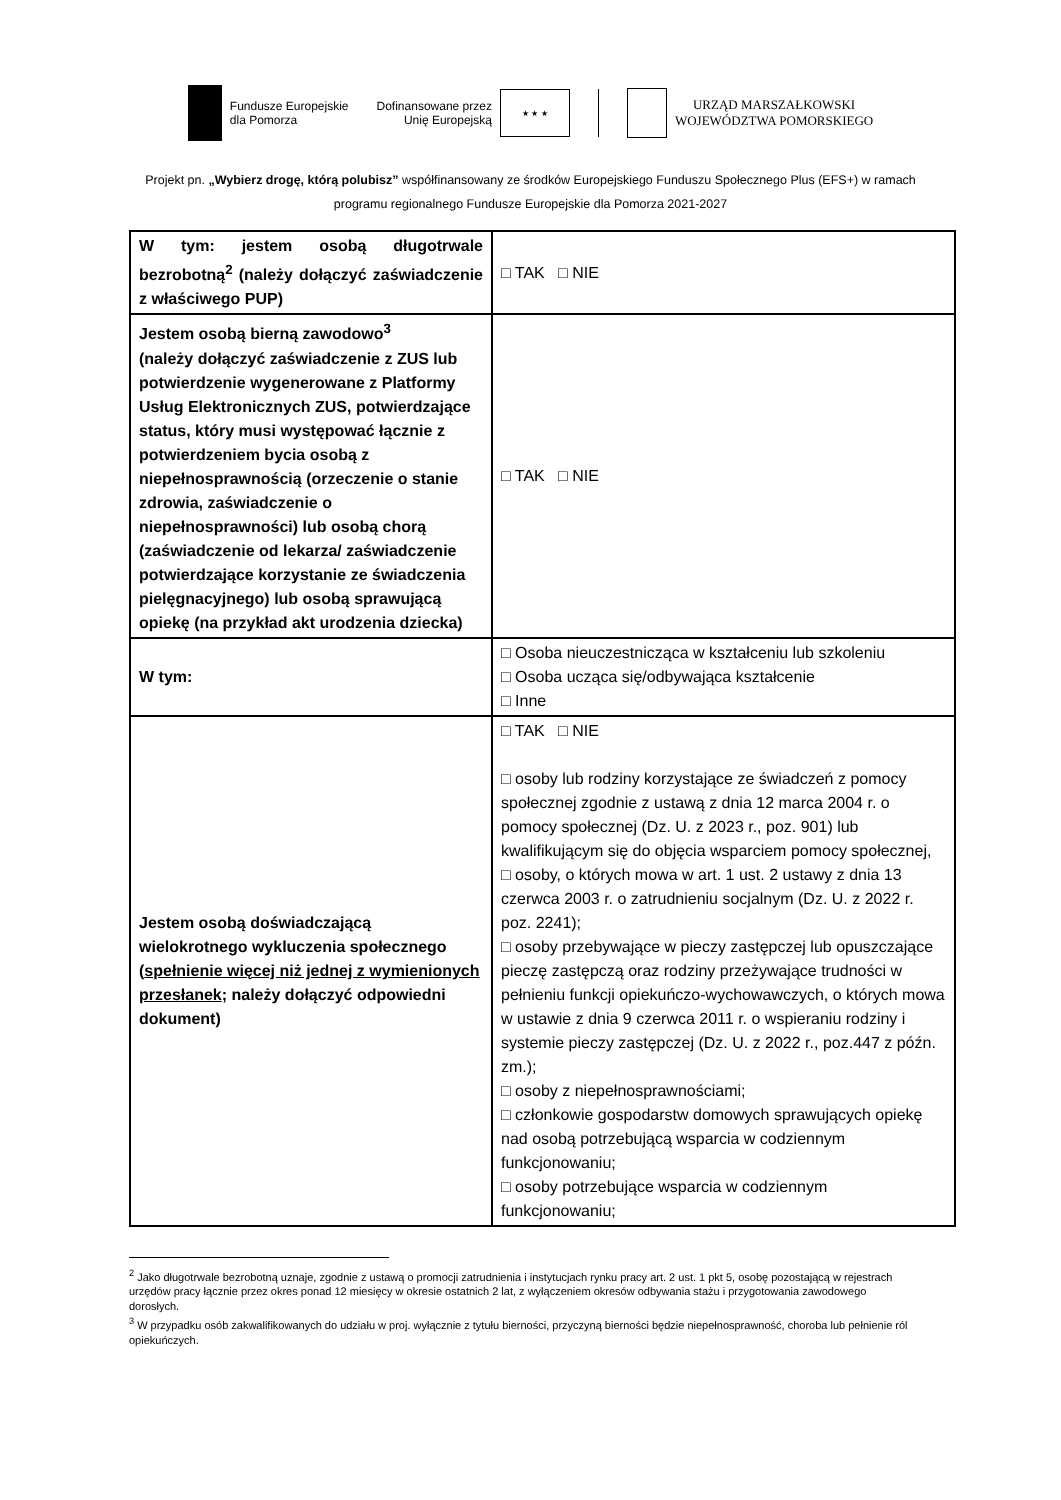Fundusze Europejskie
dla Pomorza
Dofinansowane przez
Unię Europejską
★ ★ ★
URZĄD MARSZAŁKOWSKI
WOJEWÓDZTWA POMORSKIEGO
Projekt pn. „Wybierz drogę, którą polubisz” współfinansowany ze środków Europejskiego Funduszu Społecznego Plus (EFS+) w ramach programu regionalnego Fundusze Europejskie dla Pomorza 2021-2027
| W tym: jestem osobą długotrwale bezrobotną<sup>2</sup> (należy dołączyć zaświadczenie z właściwego PUP) | □ TAK □ NIE |
| Jestem osobą bierną zawodowo<sup>3</sup> (należy dołączyć zaświadczenie z ZUS lub potwierdzenie wygenerowane z Platformy Usług Elektronicznych ZUS, potwierdzające status, który musi występować łącznie z potwierdzeniem bycia osobą z niepełnosprawnością (orzeczenie o stanie zdrowia, zaświadczenie o niepełnosprawności) lub osobą chorą (zaświadczenie od lekarza/ zaświadczenie potwierdzające korzystanie ze świadczenia pielęgnacyjnego) lub osobą sprawującą opiekę (na przykład akt urodzenia dziecka) | □ TAK □ NIE |
| W tym: | □ Osoba nieuczestnicząca w kształceniu lub szkoleniu □ Osoba ucząca się/odbywająca kształcenie □ Inne |
| Jestem osobą doświadczającą wielokrotnego wykluczenia społecznego ( spełnienie więcej niż jednej z wymienionych przesłanek ; należy dołączyć odpowiedni dokument) | □ TAK □ NIE □ osoby lub rodziny korzystające ze świadczeń z pomocy społecznej zgodnie z ustawą z dnia 12 marca 2004 r. o pomocy społecznej (Dz. U. z 2023 r., poz. 901) lub kwalifikującym się do objęcia wsparciem pomocy społecznej, □ osoby, o których mowa w art. 1 ust. 2 ustawy z dnia 13 czerwca 2003 r. o zatrudnieniu socjalnym (Dz. U. z 2022 r. poz. 2241); □ osoby przebywające w pieczy zastępczej lub opuszczające pieczę zastępczą oraz rodziny przeżywające trudności w pełnieniu funkcji opiekuńczo-wychowawczych, o których mowa w ustawie z dnia 9 czerwca 2011 r. o wspieraniu rodziny i systemie pieczy zastępczej (Dz. U. z 2022 r., poz.447 z późn. zm.); □ osoby z niepełnosprawnościami; □ członkowie gospodarstw domowych sprawujących opiekę nad osobą potrzebującą wsparcia w codziennym funkcjonowaniu; □ osoby potrzebujące wsparcia w codziennym funkcjonowaniu; |
<sup>2</sup> Jako długotrwale bezrobotną uznaje, zgodnie z ustawą o promocji zatrudnienia i instytucjach rynku pracy art. 2 ust. 1 pkt 5, osobę pozostającą w rejestrach urzędów pracy łącznie przez okres ponad 12 miesięcy w okresie ostatnich 2 lat, z wyłączeniem okresów odbywania stażu i przygotowania zawodowego dorosłych.
<sup>3</sup> W przypadku osób zakwalifikowanych do udziału w proj. wyłącznie z tytułu bierności, przyczyną bierności będzie niepełnosprawność, choroba lub pełnienie ról opiekuńczych.